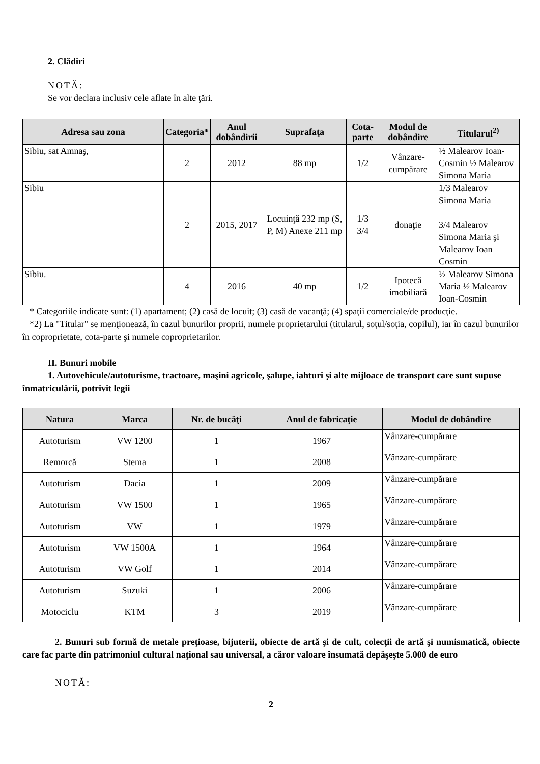2. Clădiri
NOTĂ:
Se vor declara inclusiv cele aflate în alte ţări.
| Adresa sau zona | Categoria* | Anul dobândirii | Suprafaţa | Cota-parte | Modul de dobândire | Titularul<sup>2)</sup> |
| --- | --- | --- | --- | --- | --- | --- |
| Sibiu, sat Amnaş, | 2 | 2012 | 88 mp | 1/2 | Vânzare-cumpărare | ½ Malearov Ioan-Cosmin ½ Malearov Simona Maria |
| Sibiu | 2 | 2015, 2017 | Locuinţă 232 mp (S, P, M) Anexe 211 mp | 1/3 3/4 | donaţie | 1/3 Malearov Simona Maria 3/4 Malearov Simona Maria şi Malearov Ioan Cosmin |
| Sibiu. | 4 | 2016 | 40 mp | 1/2 | Ipotecă imobiliară | ½ Malearov Simona Maria ½ Malearov Ioan-Cosmin |
* Categoriile indicate sunt: (1) apartament; (2) casă de locuit; (3) casă de vacanţă; (4) spaţii comerciale/de producţie.
*2) La "Titular" se menţionează, în cazul bunurilor proprii, numele proprietarului (titularul, soţul/soţia, copilul), iar în cazul bunurilor în coproprietate, cota-parte şi numele coproprietarilor.
II. Bunuri mobile
1. Autovehicule/autoturisme, tractoare, maşini agricole, şalupe, iahturi şi alte mijloace de transport care sunt supuse înmatriculării, potrivit legii
| Natura | Marca | Nr. de bucăţi | Anul de fabricaţie | Modul de dobândire |
| --- | --- | --- | --- | --- |
| Autoturism | VW 1200 | 1 | 1967 | Vânzare-cumpărare |
| Remorcă | Stema | 1 | 2008 | Vânzare-cumpărare |
| Autoturism | Dacia | 1 | 2009 | Vânzare-cumpărare |
| Autoturism | VW 1500 | 1 | 1965 | Vânzare-cumpărare |
| Autoturism | VW | 1 | 1979 | Vânzare-cumpărare |
| Autoturism | VW 1500A | 1 | 1964 | Vânzare-cumpărare |
| Autoturism | VW Golf | 1 | 2014 | Vânzare-cumpărare |
| Autoturism | Suzuki | 1 | 2006 | Vânzare-cumpărare |
| Motociclu | KTM | 3 | 2019 | Vânzare-cumpărare |
2. Bunuri sub formă de metale preţioase, bijuterii, obiecte de artă şi de cult, colecţii de artă şi numismatică, obiecte care fac parte din patrimoniul cultural naţional sau universal, a căror valoare însumată depăşeşte 5.000 de euro
NOTĂ:
2